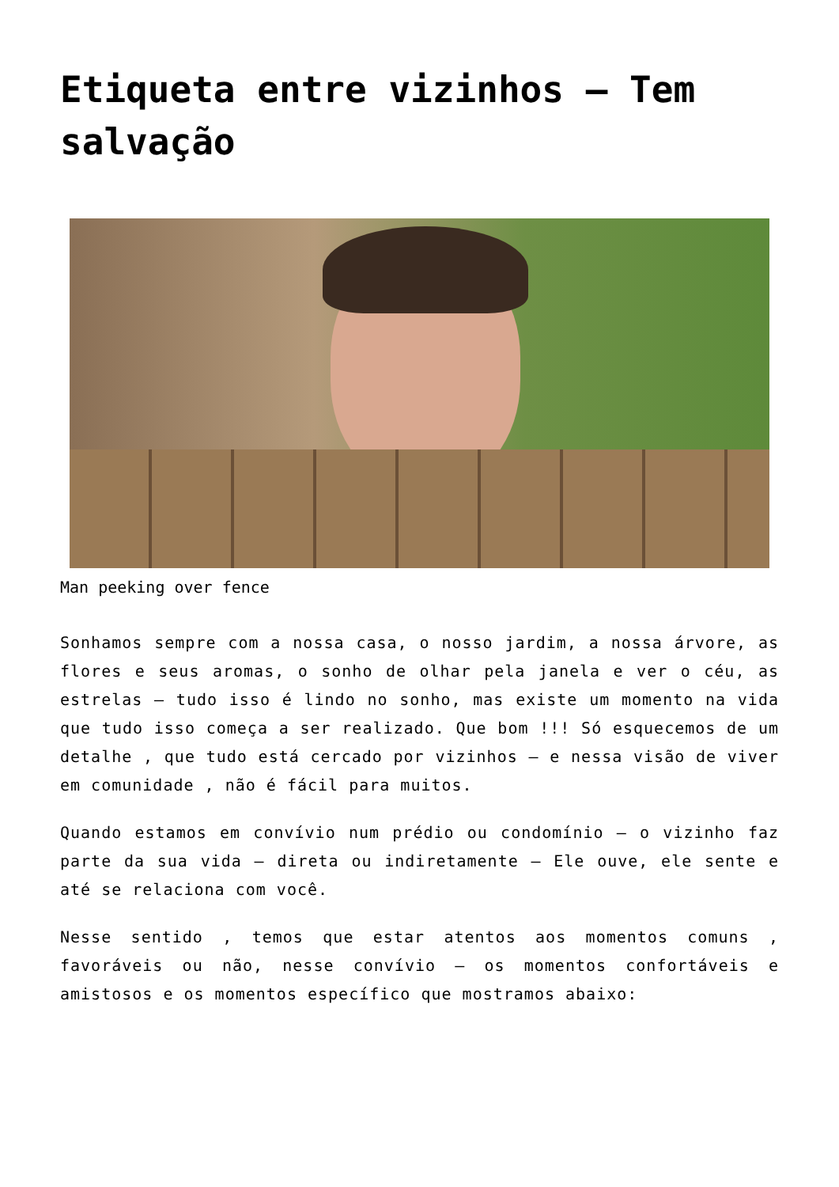Etiqueta entre vizinhos – Tem salvação
Man peeking over fence
Sonhamos sempre com a nossa casa, o nosso jardim, a nossa árvore, as flores e seus aromas, o sonho de olhar pela janela e ver o céu, as estrelas – tudo isso é lindo no sonho, mas existe um momento na vida que tudo isso começa a ser realizado. Que bom !!! Só esquecemos de um detalhe , que tudo está cercado por vizinhos – e nessa visão de viver em comunidade , não é fácil para muitos.
Quando estamos em convívio num prédio ou condomínio – o vizinho faz parte da sua vida – direta ou indiretamente – Ele ouve, ele sente e até se relaciona com você.
Nesse sentido , temos que estar atentos aos momentos comuns , favoráveis ou não, nesse convívio – os momentos confortáveis e amistosos e os momentos específico que mostramos abaixo: